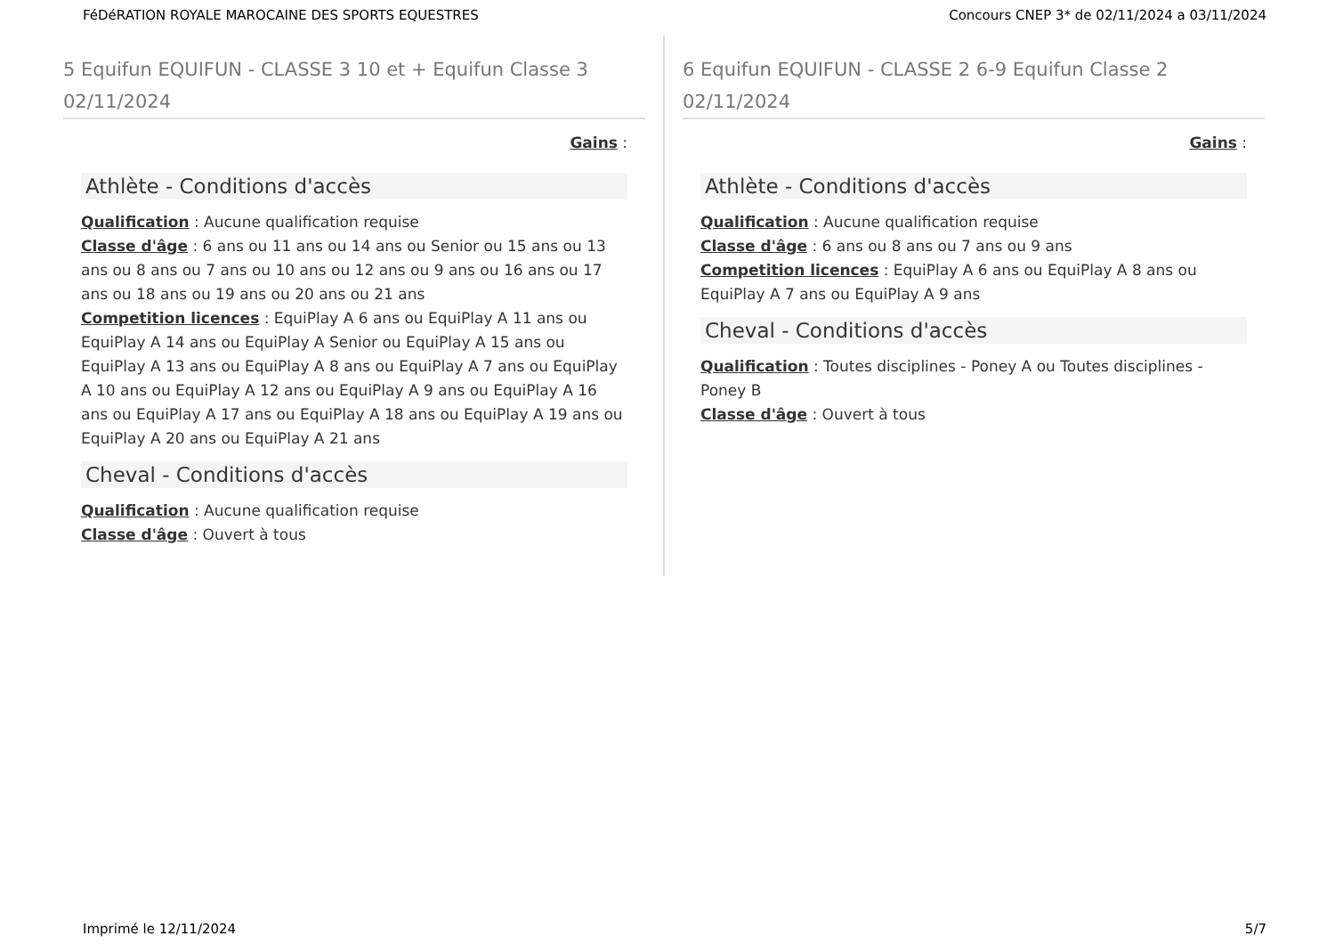FéDéRATION ROYALE MAROCAINE DES SPORTS EQUESTRES Concours CNEP 3* de 02/11/2024 a 03/11/2024
5 Equifun EQUIFUN - CLASSE 3 10 et + Equifun Classe 3 02/11/2024
Gains :
Athlète - Conditions d'accès
Qualification : Aucune qualification requise
Classe d'âge : 6 ans ou 11 ans ou 14 ans ou Senior ou 15 ans ou 13 ans ou 8 ans ou 7 ans ou 10 ans ou 12 ans ou 9 ans ou 16 ans ou 17 ans ou 18 ans ou 19 ans ou 20 ans ou 21 ans
Competition licences : EquiPlay A 6 ans ou EquiPlay A 11 ans ou EquiPlay A 14 ans ou EquiPlay A Senior ou EquiPlay A 15 ans ou EquiPlay A 13 ans ou EquiPlay A 8 ans ou EquiPlay A 7 ans ou EquiPlay A 10 ans ou EquiPlay A 12 ans ou EquiPlay A 9 ans ou EquiPlay A 16 ans ou EquiPlay A 17 ans ou EquiPlay A 18 ans ou EquiPlay A 19 ans ou EquiPlay A 20 ans ou EquiPlay A 21 ans
Cheval - Conditions d'accès
Qualification : Aucune qualification requise
Classe d'âge : Ouvert à tous
6 Equifun EQUIFUN - CLASSE 2 6-9 Equifun Classe 2 02/11/2024
Gains :
Athlète - Conditions d'accès
Qualification : Aucune qualification requise
Classe d'âge : 6 ans ou 8 ans ou 7 ans ou 9 ans
Competition licences : EquiPlay A 6 ans ou EquiPlay A 8 ans ou EquiPlay A 7 ans ou EquiPlay A 9 ans
Cheval - Conditions d'accès
Qualification : Toutes disciplines - Poney A ou Toutes disciplines - Poney B
Classe d'âge : Ouvert à tous
Imprimé le 12/11/2024 5/7